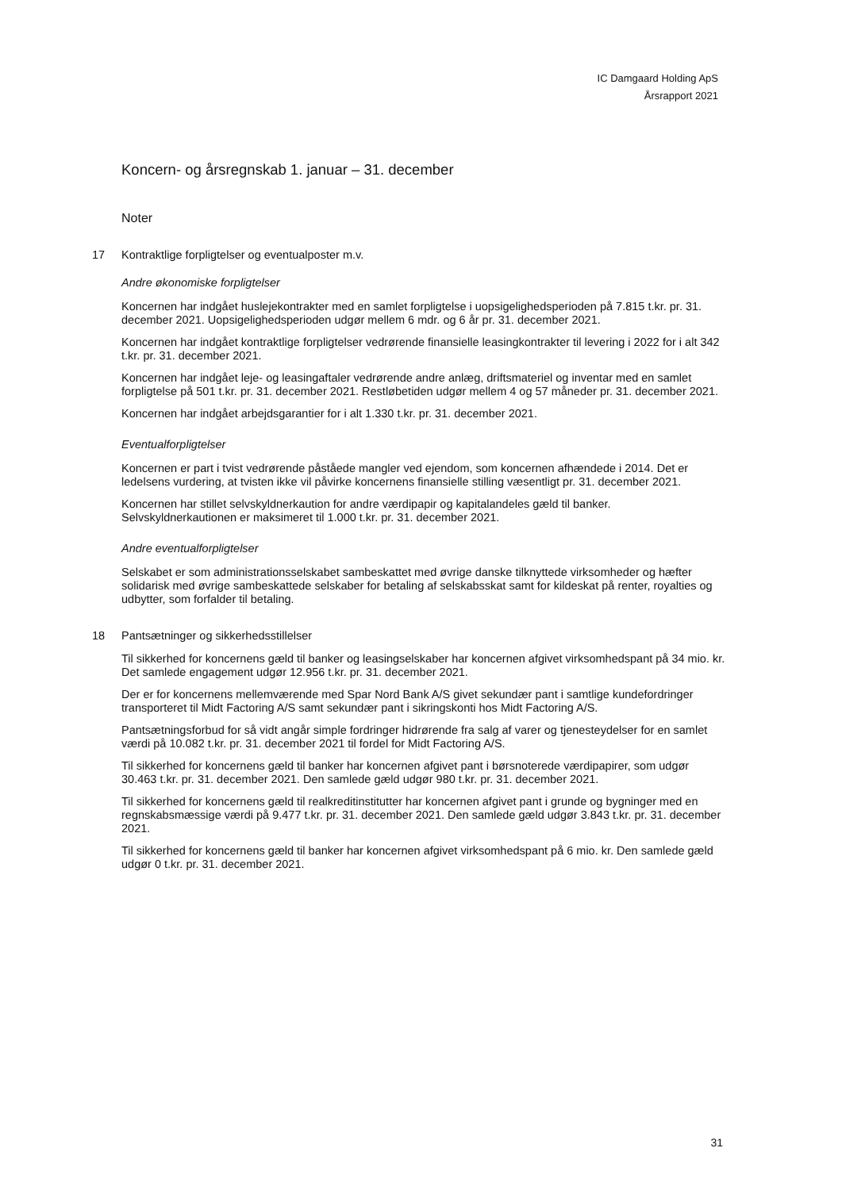IC Damgaard Holding ApS
Årsrapport 2021
Koncern- og årsregnskab 1. januar – 31. december
Noter
17 Kontraktlige forpligtelser og eventualposter m.v.
Andre økonomiske forpligtelser
Koncernen har indgået huslejekontrakter med en samlet forpligtelse i uopsigelighedsperioden på 7.815 t.kr. pr. 31. december 2021. Uopsigelighedsperioden udgør mellem 6 mdr. og 6 år pr. 31. december 2021.
Koncernen har indgået kontraktlige forpligtelser vedrørende finansielle leasingkontrakter til levering i 2022 for i alt 342 t.kr. pr. 31. december 2021.
Koncernen har indgået leje- og leasingaftaler vedrørende andre anlæg, driftsmateriel og inventar med en samlet forpligtelse på 501 t.kr. pr. 31. december 2021. Restløbetiden udgør mellem 4 og 57 måneder pr. 31. december 2021.
Koncernen har indgået arbejdsgarantier for i alt 1.330 t.kr. pr. 31. december 2021.
Eventualforpligtelser
Koncernen er part i tvist vedrørende påståede mangler ved ejendom, som koncernen afhændede i 2014. Det er ledelsens vurdering, at tvisten ikke vil påvirke koncernens finansielle stilling væsentligt pr. 31. december 2021.
Koncernen har stillet selvskyldnerkaution for andre værdipapir og kapitalandeles gæld til banker. Selvskyldnerkautionen er maksimeret til 1.000 t.kr. pr. 31. december 2021.
Andre eventualforpligtelser
Selskabet er som administrationsselskabet sambeskattet med øvrige danske tilknyttede virksomheder og hæfter solidarisk med øvrige sambeskattede selskaber for betaling af selskabsskat samt for kildeskat på renter, royalties og udbytter, som forfalder til betaling.
18 Pantsætninger og sikkerhedsstillelser
Til sikkerhed for koncernens gæld til banker og leasingselskaber har koncernen afgivet virksomhedspant på 34 mio. kr. Det samlede engagement udgør 12.956 t.kr. pr. 31. december 2021.
Der er for koncernens mellemværende med Spar Nord Bank A/S givet sekundær pant i samtlige kundefordringer transporteret til Midt Factoring A/S samt sekundær pant i sikringskonti hos Midt Factoring A/S.
Pantsætningsforbud for så vidt angår simple fordringer hidrørende fra salg af varer og tjenesteydelser for en samlet værdi på 10.082 t.kr. pr. 31. december 2021 til fordel for Midt Factoring A/S.
Til sikkerhed for koncernens gæld til banker har koncernen afgivet pant i børsnoterede værdipapirer, som udgør 30.463 t.kr. pr. 31. december 2021. Den samlede gæld udgør 980 t.kr. pr. 31. december 2021.
Til sikkerhed for koncernens gæld til realkreditinstitutter har koncernen afgivet pant i grunde og bygninger med en regnskabsmæssige værdi på 9.477 t.kr. pr. 31. december 2021. Den samlede gæld udgør 3.843 t.kr. pr. 31. december 2021.
Til sikkerhed for koncernens gæld til banker har koncernen afgivet virksomhedspant på 6 mio. kr. Den samlede gæld udgør 0 t.kr. pr. 31. december 2021.
31